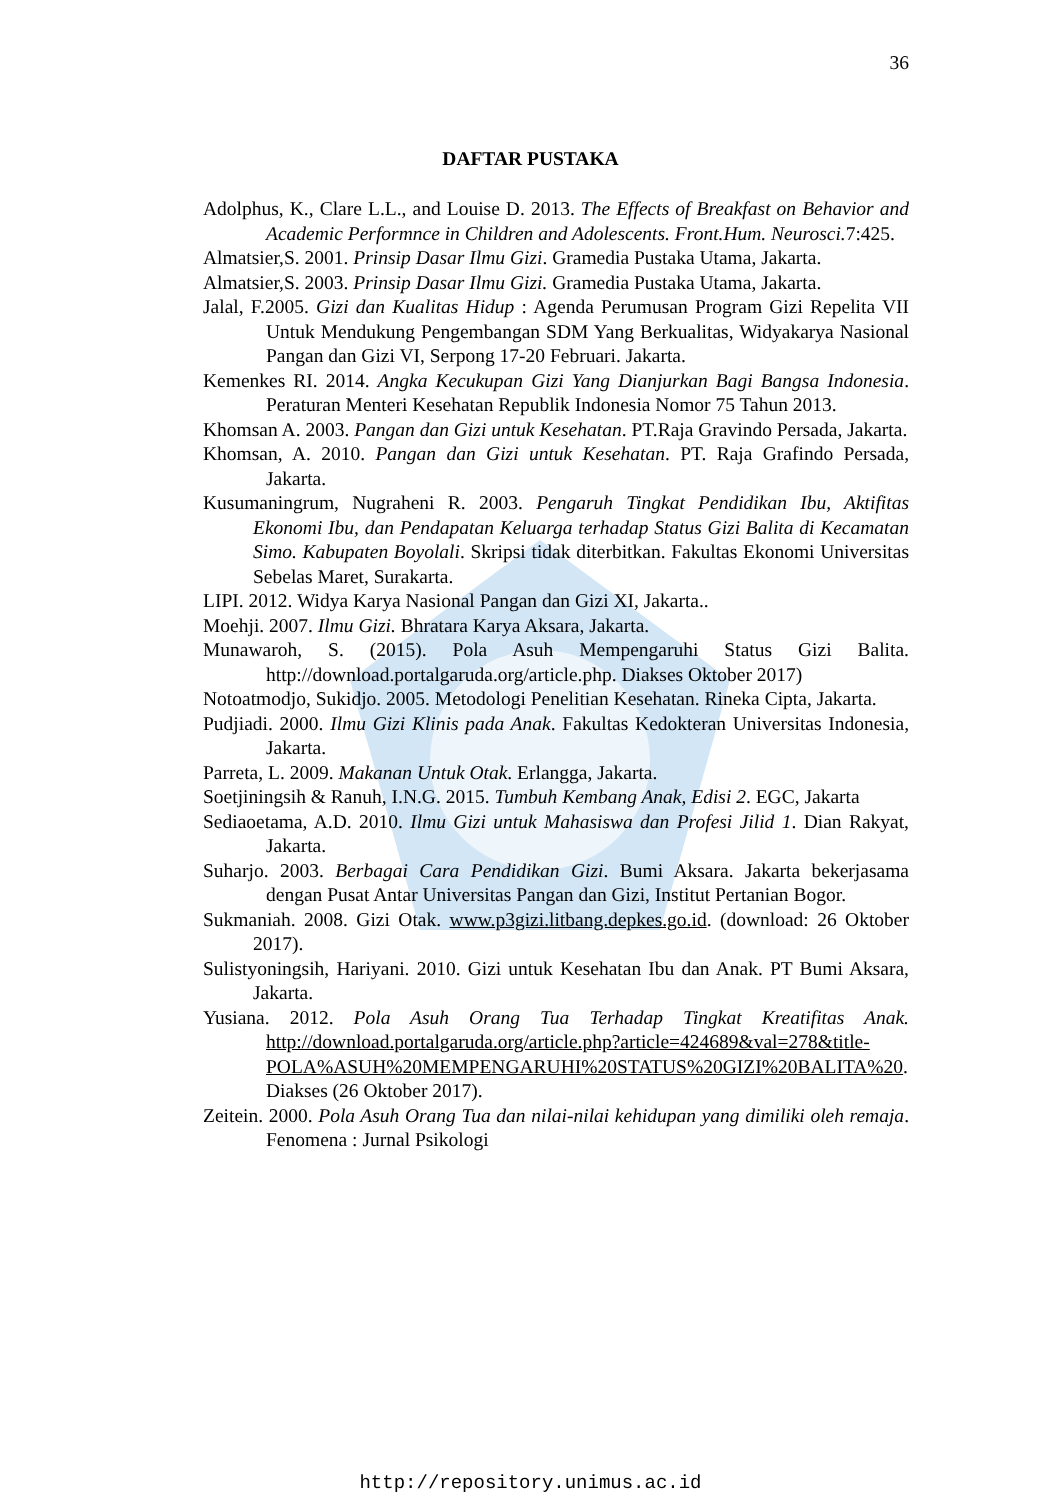36
DAFTAR PUSTAKA
Adolphus, K., Clare L.L., and Louise D. 2013. The Effects of Breakfast on Behavior and Academic Performnce in Children and Adolescents. Front.Hum. Neurosci. 7:425.
Almatsier,S. 2001. Prinsip Dasar Ilmu Gizi. Gramedia Pustaka Utama, Jakarta.
Almatsier,S. 2003. Prinsip Dasar Ilmu Gizi. Gramedia Pustaka Utama, Jakarta.
Jalal, F.2005. Gizi dan Kualitas Hidup : Agenda Perumusan Program Gizi Repelita VII Untuk Mendukung Pengembangan SDM Yang Berkualitas, Widyakarya Nasional Pangan dan Gizi VI, Serpong 17-20 Februari. Jakarta.
Kemenkes RI. 2014. Angka Kecukupan Gizi Yang Dianjurkan Bagi Bangsa Indonesia. Peraturan Menteri Kesehatan Republik Indonesia Nomor 75 Tahun 2013.
Khomsan A. 2003. Pangan dan Gizi untuk Kesehatan. PT.Raja Gravindo Persada, Jakarta.
Khomsan, A. 2010. Pangan dan Gizi untuk Kesehatan. PT. Raja Grafindo Persada, Jakarta.
Kusumaningrum, Nugraheni R. 2003. Pengaruh Tingkat Pendidikan Ibu, Aktifitas Ekonomi Ibu, dan Pendapatan Keluarga terhadap Status Gizi Balita di Kecamatan Simo. Kabupaten Boyolali. Skripsi tidak diterbitkan. Fakultas Ekonomi Universitas Sebelas Maret, Surakarta.
LIPI. 2012. Widya Karya Nasional Pangan dan Gizi XI, Jakarta..
Moehji. 2007. Ilmu Gizi. Bhratara Karya Aksara, Jakarta.
Munawaroh, S. (2015). Pola Asuh Mempengaruhi Status Gizi Balita. http://download.portalgaruda.org/article.php. Diakses Oktober 2017)
Notoatmodjo, Sukidjo. 2005. Metodologi Penelitian Kesehatan. Rineka Cipta, Jakarta.
Pudjiadi. 2000. Ilmu Gizi Klinis pada Anak. Fakultas Kedokteran Universitas Indonesia, Jakarta.
Parreta, L. 2009. Makanan Untuk Otak. Erlangga, Jakarta.
Soetjiningsih & Ranuh, I.N.G. 2015. Tumbuh Kembang Anak, Edisi 2. EGC, Jakarta
Sediaoetama, A.D. 2010. Ilmu Gizi untuk Mahasiswa dan Profesi Jilid 1. Dian Rakyat, Jakarta.
Suharjo. 2003. Berbagai Cara Pendidikan Gizi. Bumi Aksara. Jakarta bekerjasama dengan Pusat Antar Universitas Pangan dan Gizi, Institut Pertanian Bogor.
Sukmaniah. 2008. Gizi Otak. www.p3gizi.litbang.depkes.go.id. (download: 26 Oktober 2017).
Sulistyoningsih, Hariyani. 2010. Gizi untuk Kesehatan Ibu dan Anak. PT Bumi Aksara, Jakarta.
Yusiana. 2012. Pola Asuh Orang Tua Terhadap Tingkat Kreatifitas Anak. http://download.portalgaruda.org/article.php?article=424689&val=278&title-POLA%ASUH%20MEMPENGARUHI%20STATUS%20GIZI%20BALITA%20. Diakses (26 Oktober 2017).
Zeitein. 2000. Pola Asuh Orang Tua dan nilai-nilai kehidupan yang dimiliki oleh remaja. Fenomena : Jurnal Psikologi
http://repository.unimus.ac.id